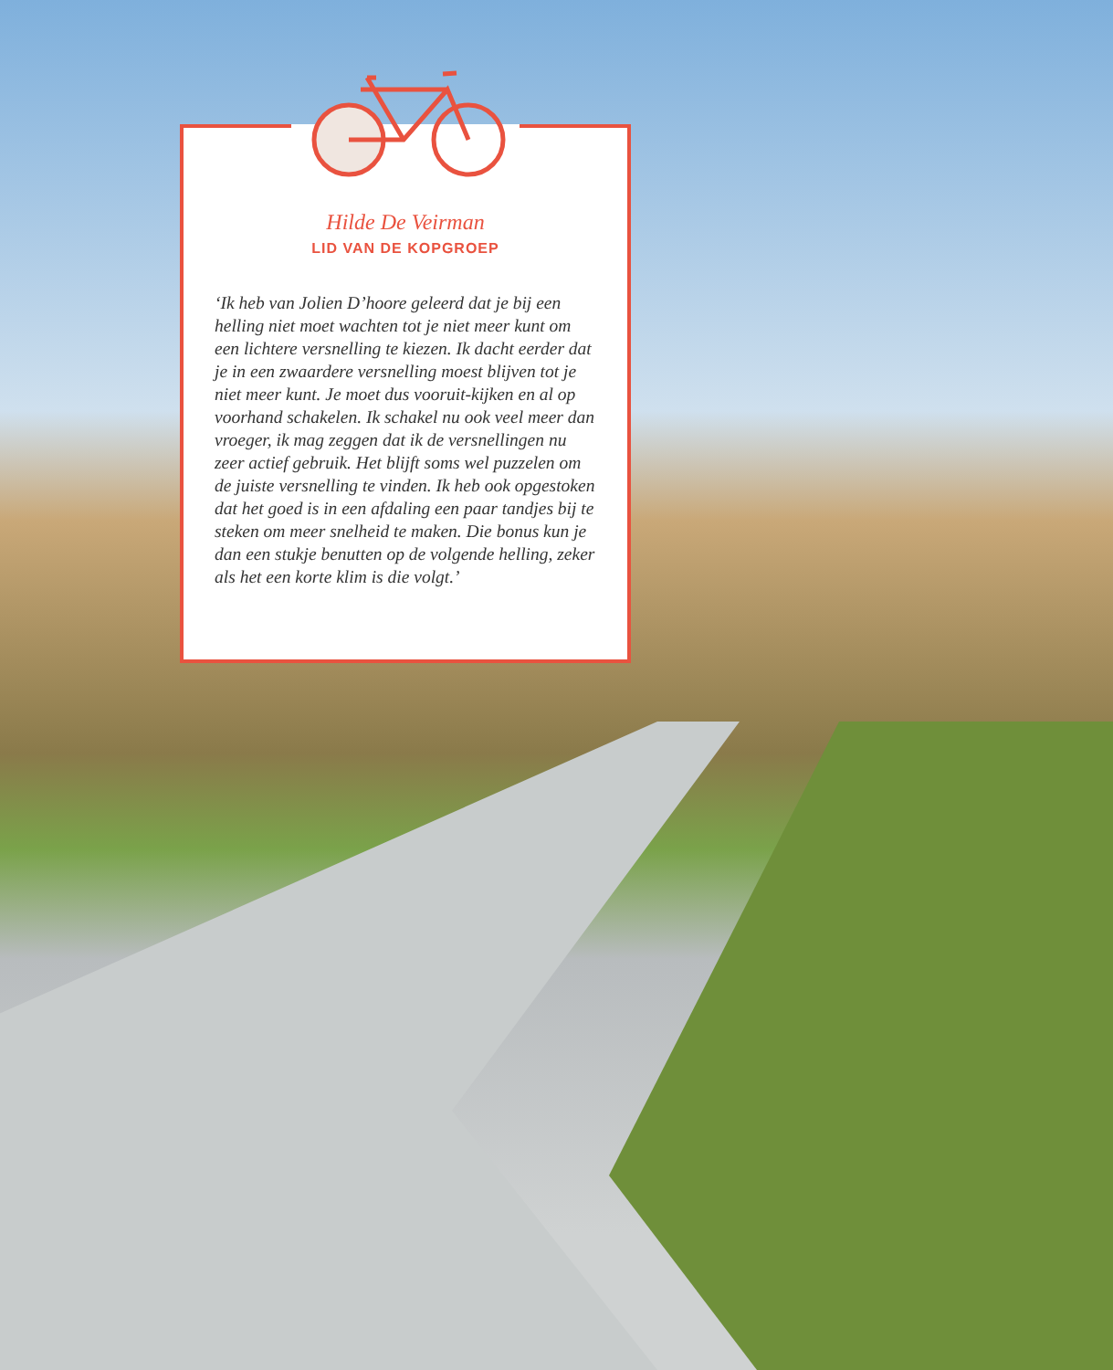Hilde De Veirman
LID VAN DE KOPGROEP
‘Ik heb van Jolien D’hoore geleerd dat je bij een helling niet moet wachten tot je niet meer kunt om een lichtere versnelling te kiezen. Ik dacht eerder dat je in een zwaardere versnelling moest blijven tot je niet meer kunt. Je moet dus vooruit-kijken en al op voorhand schakelen. Ik schakel nu ook veel meer dan vroeger, ik mag zeggen dat ik de versnellingen nu zeer actief gebruik. Het blijft soms wel puzzelen om de juiste versnelling te vinden. Ik heb ook opgestoken dat het goed is in een afdaling een paar tandjes bij te steken om meer snelheid te maken. Die bonus kun je dan een stukje benutten op de volgende helling, zeker als het een korte klim is die volgt.’